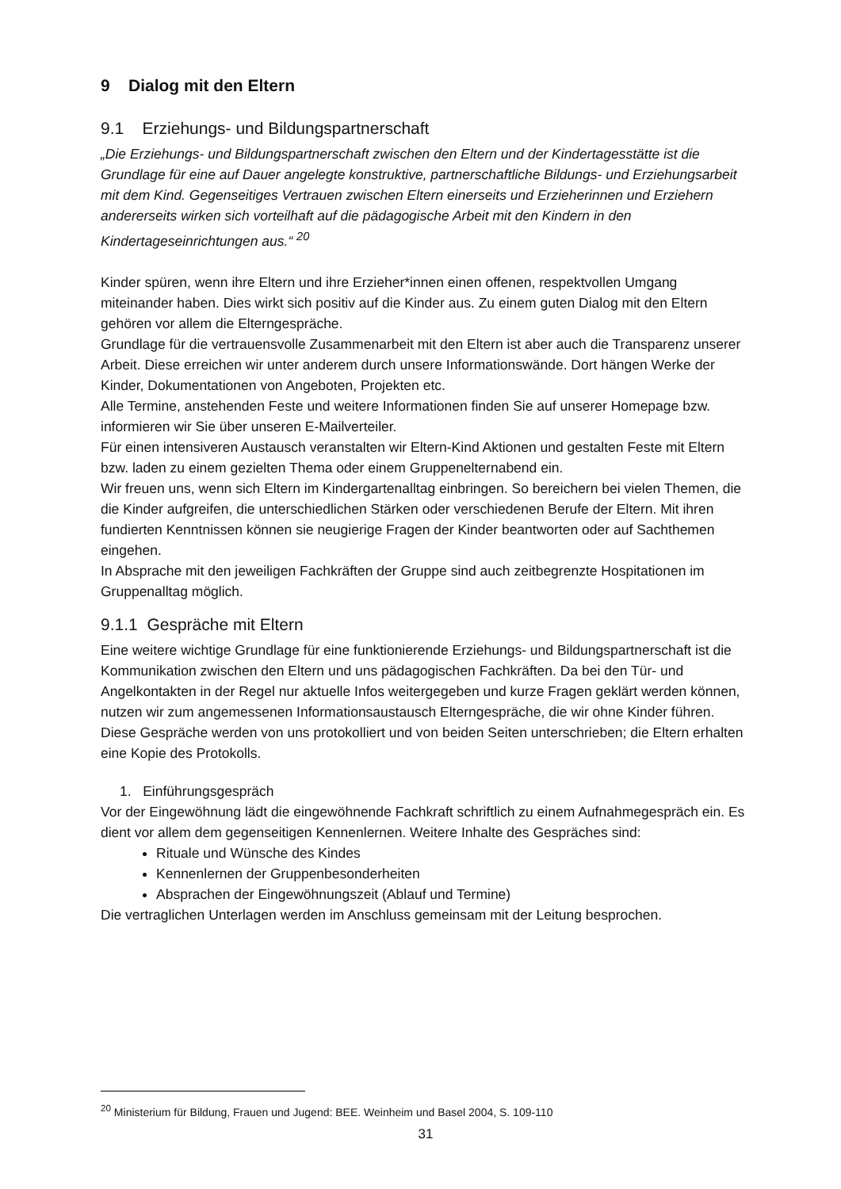9 Dialog mit den Eltern
9.1 Erziehungs- und Bildungspartnerschaft
„Die Erziehungs- und Bildungspartnerschaft zwischen den Eltern und der Kindertagesstätte ist die Grundlage für eine auf Dauer angelegte konstruktive, partnerschaftliche Bildungs- und Erziehungsarbeit mit dem Kind. Gegenseitiges Vertrauen zwischen Eltern einerseits und Erzieherinnen und Erziehern andererseits wirken sich vorteilhaft auf die pädagogische Arbeit mit den Kindern in den Kindertageseinrichtungen aus.“ <sup>20</sup>
Kinder spüren, wenn ihre Eltern und ihre Erzieher*innen einen offenen, respektvollen Umgang miteinander haben. Dies wirkt sich positiv auf die Kinder aus. Zu einem guten Dialog mit den Eltern gehören vor allem die Elterngespräche.
Grundlage für die vertrauensvolle Zusammenarbeit mit den Eltern ist aber auch die Transparenz unserer Arbeit. Diese erreichen wir unter anderem durch unsere Informationswände. Dort hängen Werke der Kinder, Dokumentationen von Angeboten, Projekten etc.
Alle Termine, anstehenden Feste und weitere Informationen finden Sie auf unserer Homepage bzw. informieren wir Sie über unseren E-Mailverteiler.
Für einen intensiveren Austausch veranstalten wir Eltern-Kind Aktionen und gestalten Feste mit Eltern bzw. laden zu einem gezielten Thema oder einem Gruppenelternabend ein.
Wir freuen uns, wenn sich Eltern im Kindergartenalltag einbringen. So bereichern bei vielen Themen, die die Kinder aufgreifen, die unterschiedlichen Stärken oder verschiedenen Berufe der Eltern. Mit ihren fundierten Kenntnissen können sie neugierige Fragen der Kinder beantworten oder auf Sachthemen eingehen.
In Absprache mit den jeweiligen Fachkräften der Gruppe sind auch zeitbegrenzte Hospitationen im Gruppenalltag möglich.
9.1.1 Gespräche mit Eltern
Eine weitere wichtige Grundlage für eine funktionierende Erziehungs- und Bildungspartnerschaft ist die Kommunikation zwischen den Eltern und uns pädagogischen Fachkräften. Da bei den Tür- und Angelkontakten in der Regel nur aktuelle Infos weitergegeben und kurze Fragen geklärt werden können, nutzen wir zum angemessenen Informationsaustausch Elterngespräche, die wir ohne Kinder führen. Diese Gespräche werden von uns protokolliert und von beiden Seiten unterschrieben; die Eltern erhalten eine Kopie des Protokolls.
1. Einführungsgespräch
Vor der Eingewöhnung lädt die eingewöhnende Fachkraft schriftlich zu einem Aufnahmegespräch ein. Es dient vor allem dem gegenseitigen Kennenlernen. Weitere Inhalte des Gespräches sind:
Rituale und Wünsche des Kindes
Kennenlernen der Gruppenbesonderheiten
Absprachen der Eingewöhnungszeit (Ablauf und Termine)
Die vertraglichen Unterlagen werden im Anschluss gemeinsam mit der Leitung besprochen.
<sup>20</sup> Ministerium für Bildung, Frauen und Jugend: BEE. Weinheim und Basel 2004, S. 109-110
31